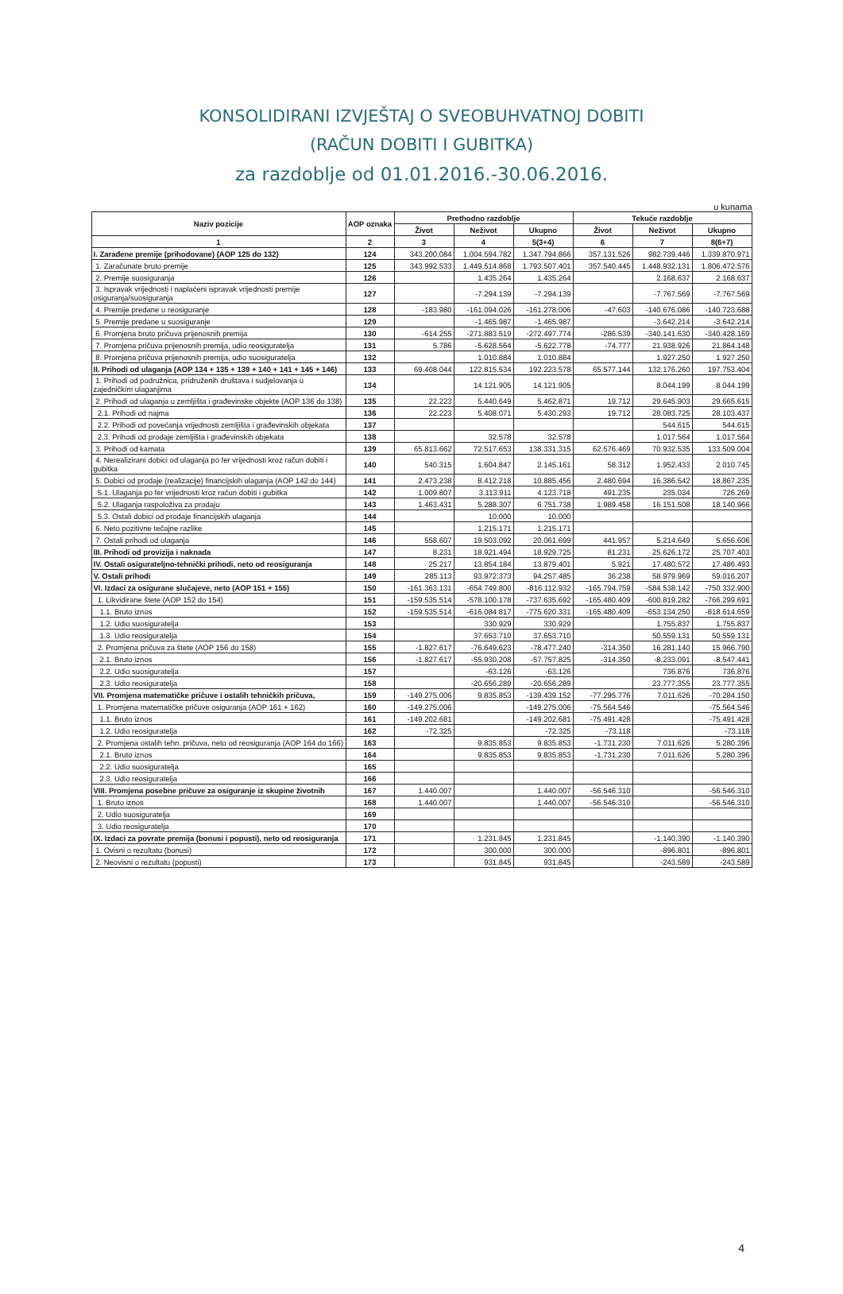KONSOLIDIRANI IZVJEŠTAJ O SVEOBUHVATNOJ DOBITI
(RAČUN DOBITI I GUBITKA)
za razdoblje od 01.01.2016.-30.06.2016.
u kunama
| Naziv pozicije | AOP oznaka | Prethodno razdoblje | | | Tekuće razdoblje | | |
| --- | --- | --- | --- | --- | --- | --- | --- |
| | | Život | Neživot | Ukupno | Život | Neživot | Ukupno |
| 1 | 2 | 3 | 4 | 5(3+4) | 6 | 7 | 8(6+7) |
| I. Zarađene premije (prihodovane) (AOP 125 do 132) | 124 | 343.200.084 | 1.004.594.782 | 1.347.794.866 | 357.131.526 | 982.739.446 | 1.339.870.971 |
| 1. Zaračunate bruto premije | 125 | 343.992.533 | 1.449.514.868 | 1.793.507.401 | 357.540.445 | 1.448.932.131 | 1.806.472.576 |
| 2. Premije suosiguranja | 126 | | 1.435.264 | 1.435.264 | | 2.168.637 | 2.168.637 |
| 3. Ispravak vrijednosti i naplaćeni ispravak vrijednosti premije osiguranja/suosiguranja | 127 | | -7.294.139 | -7.294.139 | | -7.767.569 | -7.767.569 |
| 4. Premije predane u reosiguranje | 128 | -183.980 | -161.094.026 | -161.278.006 | -47.603 | -140.676.086 | -140.723.688 |
| 5. Premije predane u suosiguranje | 129 | | -1.465.987 | -1.465.987 | | -3.642.214 | -3.642.214 |
| 6. Promjena bruto pričuva prijenosnih premija | 130 | -614.255 | -271.883.519 | -272.497.774 | -286.539 | -340.141.630 | -340.428.169 |
| 7. Promjena pričuva prijenosnih premija, udio reosiguratelja | 131 | 5.786 | -5.628.564 | -5.622.778 | -74.777 | 21.938.926 | 21.864.148 |
| 8. Promjena pričuva prijenosnih premija, udio suosiguratelja | 132 | | 1.010.884 | 1.010.884 | | 1.927.250 | 1.927.250 |
| II. Prihodi od ulaganja (AOP 134 + 135 + 139 + 140 + 141 + 145 + 146) | 133 | 69.408.044 | 122.815.534 | 192.223.578 | 65.577.144 | 132.176.260 | 197.753.404 |
| 1. Prihodi od podružnica, pridruženih društava i sudjelovanja u zajedničkim ulaganjima | 134 | | 14.121.905 | 14.121.905 | | 8.044.199 | 8.044.199 |
| 2. Prihodi od ulaganja u zemljišta i građevinske objekte (AOP 136 do 138) | 135 | 22.223 | 5.440.649 | 5.462.871 | 19.712 | 29.645.903 | 29.665.615 |
| 2.1. Prihodi od najma | 136 | 22.223 | 5.408.071 | 5.430.293 | 19.712 | 28.083.725 | 28.103.437 |
| 2.2. Prihodi od povećanja vrijednosti zemljišta i građevinskih objekata | 137 | | | | | 544.615 | 544.615 |
| 2.3. Prihodi od prodaje zemljišta i građevinskih objekata | 138 | | 32.578 | 32.578 | | 1.017.564 | 1.017.564 |
| 3. Prihodi od kamata | 139 | 65.813.662 | 72.517.653 | 138.331.315 | 62.576.469 | 70.932.535 | 133.509.004 |
| 4. Nerealizirani dobici od ulaganja po fer vrijednosti kroz račun dobiti i gubitka | 140 | 540.315 | 1.604.847 | 2.145.161 | 58.312 | 1.952.433 | 2.010.745 |
| 5. Dobici od prodaje (realizacije) financijskih ulaganja (AOP 142 do 144) | 141 | 2.473.238 | 8.412.218 | 10.885.456 | 2.480.694 | 16.386.542 | 18.867.235 |
| 5.1. Ulaganja po fer vrijednosti kroz račun dobiti i gubitka | 142 | 1.009.807 | 3.113.911 | 4.123.718 | 491.235 | 235.034 | 726.269 |
| 5.2. Ulaganja raspoloživa za prodaju | 143 | 1.463.431 | 5.288.307 | 6.751.738 | 1.989.458 | 16.151.508 | 18.140.966 |
| 5.3. Ostali dobici od prodaje financijskih ulaganja | 144 | | 10.000 | 10.000 | | | |
| 6. Neto pozitivne tečajne razlike | 145 | | 1.215.171 | 1.215.171 | | | |
| 7. Ostali prihodi od ulaganja | 146 | 558.607 | 19.503.092 | 20.061.699 | 441.957 | 5.214.649 | 5.656.606 |
| III. Prihodi od provizija i naknada | 147 | 8.231 | 18.921.494 | 18.929.725 | 81.231 | 25.626.172 | 25.707.403 |
| IV. Ostali osigurateljno-tehnički prihodi, neto od reosiguranja | 148 | 25.217 | 13.854.184 | 13.879.401 | 5.921 | 17.480.572 | 17.486.493 |
| V. Ostali prihodi | 149 | 285.113 | 93.972.373 | 94.257.485 | 36.238 | 58.979.969 | 59.016.207 |
| VI. Izdaci za osigurane slučajeve, neto (AOP 151 + 155) | 150 | -161.363.131 | -654.749.800 | -816.112.932 | -165.794.759 | -584.538.142 | -750.332.900 |
| 1. Likvidirane štete (AOP 152 do 154) | 151 | -159.535.514 | -578.100.178 | -737.635.692 | -165.480.409 | -600.819.282 | -766.299.691 |
| 1.1. Bruto iznos | 152 | -159.535.514 | -616.084.817 | -775.620.331 | -165.480.409 | -653.134.250 | -818.614.659 |
| 1.2. Udio suosiguratelja | 153 | | 330.929 | 330.929 | | 1.755.837 | 1.755.837 |
| 1.3. Udio reosiguratelja | 154 | | 37.653.710 | 37.653.710 | | 50.559.131 | 50.559.131 |
| 2. Promjena pričuva za štete (AOP 156 do 158) | 155 | -1.827.617 | -76.649.623 | -78.477.240 | -314.350 | 16.281.140 | 15.966.790 |
| 2.1. Bruto iznos | 156 | -1.827.617 | -55.930.208 | -57.757.825 | -314.350 | -8.233.091 | -8.547.441 |
| 2.2. Udio suosiguratelja | 157 | | -63.126 | -63.126 | | 736.876 | 736.876 |
| 2.3. Udio reosiguratelja | 158 | | -20.656.289 | -20.656.289 | | 23.777.355 | 23.777.355 |
| VII. Promjena matematičke pričuve i ostalih tehničkih pričuva, | 159 | -149.275.006 | 9.835.853 | -139.439.152 | -77.295.776 | 7.011.626 | -70.284.150 |
| 1. Promjena matematičke pričuve osiguranja (AOP 161 + 162) | 160 | -149.275.006 | | -149.275.006 | -75.564.546 | | -75.564.546 |
| 1.1. Bruto iznos | 161 | -149.202.681 | | -149.202.681 | -75.491.428 | | -75.491.428 |
| 1.2. Udio reosiguratelja | 162 | -72.325 | | -72.325 | -73.118 | | -73.118 |
| 2. Promjena ostalih tehn. pričuva, neto od reosiguranja (AOP 164 do 166) | 163 | | 9.835.853 | 9.835.853 | -1.731.230 | 7.011.626 | 5.280.396 |
| 2.1. Bruto iznos | 164 | | 9.835.853 | 9.835.853 | -1.731.230 | 7.011.626 | 5.280.396 |
| 2.2. Udio suosiguratelja | 165 | | | | | | |
| 2.3. Udio reosiguratelja | 166 | | | | | | |
| VIII. Promjena posebne pričuve za osiguranje iz skupine životnih | 167 | 1.440.007 | | 1.440.007 | -56.546.310 | | -56.546.310 |
| 1. Bruto iznos | 168 | 1.440.007 | | 1.440.007 | -56.546.310 | | -56.546.310 |
| 2. Udio suosiguratelja | 169 | | | | | | |
| 3. Udio reosiguratelja | 170 | | | | | | |
| IX. Izdaci za povrate premija (bonusi i popusti), neto od reosiguranja | 171 | | 1.231.845 | 1.231.845 | | -1.140.390 | -1.140.390 |
| 1. Ovisni o rezultatu (bonusi) | 172 | | 300.000 | 300.000 | | -896.801 | -896.801 |
| 2. Neovisni o rezultatu (popusti) | 173 | | 931.845 | 931.845 | | -243.589 | -243.589 |
4